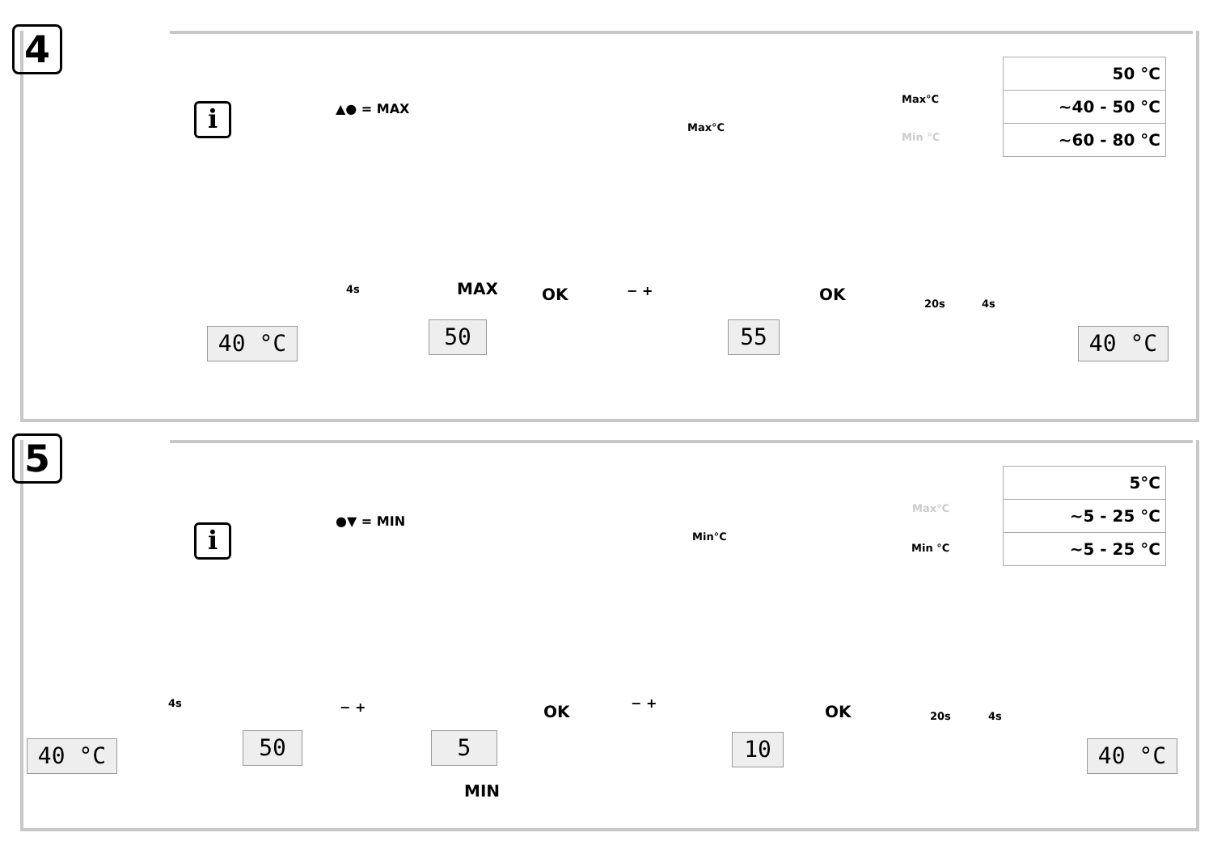4
i ▲● = MAX
Max°C
Max°C
Min °C
| 50 °C |
| ~40 - 50 °C |
| ~60 - 80 °C |
40 °C
4s MAX
50
OK − +
55
OK 20s 4s
40 °C
5
i
●▼ = MIN
Min°C
Max°C
Min °C
| 5°C |
| ~5 - 25 °C |
| ~5 - 25 °C |
40 °C
4s
50
− +
5
MIN
OK − +
10
OK 20s 4s
40 °C